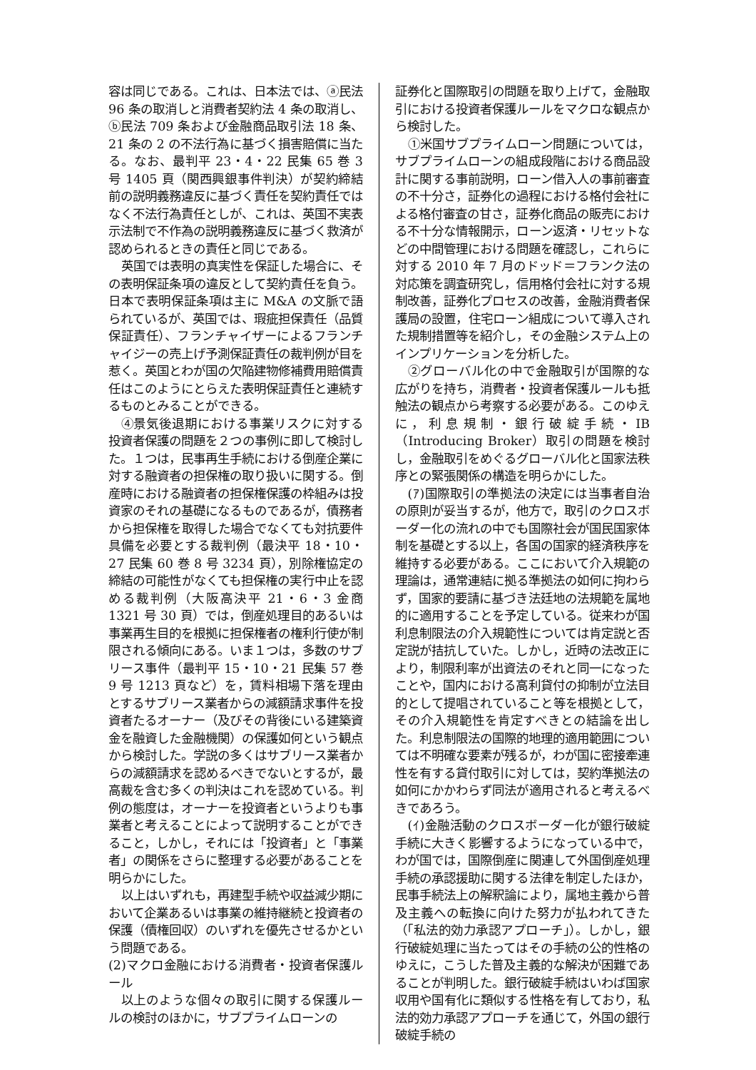容は同じである。これは、日本法では、ⓐ民法 96 条の取消しと消費者契約法 4 条の取消し、ⓑ民法 709 条および金融商品取引法 18 条、21 条の 2 の不法行為に基づく損害賠償に当たる。なお、最判平 23・4・22 民集 65 巻 3 号 1405 頁（関西興銀事件判決）が契約締結前の説明義務違反に基づく責任を契約責任ではなく不法行為責任としが、これは、英国不実表示法制で不作為の説明義務違反に基づく救済が認められるときの責任と同じである。
英国では表明の真実性を保証した場合に、その表明保証条項の違反として契約責任を負う。日本で表明保証条項は主に M&A の文脈で語られているが、英国では、瑕疵担保責任（品質保証責任）、フランチャイザーによるフランチャイジーの売上げ予測保証責任の裁判例が目を惹く。英国とわが国の欠陥建物修補費用賠償責任はこのようにとらえた表明保証責任と連続するものとみることができる。
④景気後退期における事業リスクに対する投資者保護の問題を２つの事例に即して検討した。１つは，民事再生手続における倒産企業に対する融資者の担保権の取り扱いに関する。倒産時における融資者の担保権保護の枠組みは投資家のそれの基礎になるものであるが，債務者から担保権を取得した場合でなくても対抗要件具備を必要とする裁判例（最決平 18・10・27 民集 60 巻 8 号 3234 頁），別除権協定の締結の可能性がなくても担保権の実行中止を認める裁判例（大阪高決平 21・6・3 金商 1321 号 30 頁）では，倒産処理目的あるいは事業再生目的を根拠に担保権者の権利行使が制限される傾向にある。いま１つは，多数のサブリース事件（最判平 15・10・21 民集 57 巻 9 号 1213 頁など）を，賃料相場下落を理由とするサブリース業者からの減額請求事件を投資者たるオーナー（及びその背後にいる建築資金を融資した金融機関）の保護如何という観点から検討した。学説の多くはサブリース業者からの減額請求を認めるべきでないとするが，最高裁を含む多くの判決はこれを認めている。判例の態度は，オーナーを投資者というよりも事業者と考えることによって説明することができること，しかし，それには「投資者」と「事業者」の関係をさらに整理する必要があることを明らかにした。
以上はいずれも，再建型手続や収益減少期において企業あるいは事業の維持継続と投資者の保護（債権回収）のいずれを優先させるかという問題である。
(2)マクロ金融における消費者・投資者保護ルール
以上のような個々の取引に関する保護ルールの検討のほかに，サブプライムローンの
証券化と国際取引の問題を取り上げて，金融取引における投資者保護ルールをマクロな観点から検討した。
①米国サブプライムローン問題については，サブプライムローンの組成段階における商品設計に関する事前説明，ローン借入人の事前審査の不十分さ，証券化の過程における格付会社による格付審査の甘さ，証券化商品の販売における不十分な情報開示，ローン返済・リセットなどの中間管理における問題を確認し，これらに対する 2010 年 7 月のドッド＝フランク法の対応策を調査研究し，信用格付会社に対する規制改善，証券化プロセスの改善，金融消費者保護局の設置，住宅ローン組成について導入された規制措置等を紹介し，その金融システム上のインプリケーションを分析した。
②グローバル化の中で金融取引が国際的な広がりを持ち，消費者・投資者保護ルールも抵触法の観点から考察する必要がある。このゆえに，利息規制・銀行破綻手続・IB（Introducing Broker）取引の問題を検討し，金融取引をめぐるグローバル化と国家法秩序との緊張関係の構造を明らかにした。
(ｱ)国際取引の準拠法の決定には当事者自治の原則が妥当するが，他方で，取引のクロスボーダー化の流れの中でも国際社会が国民国家体制を基礎とする以上，各国の国家的経済秩序を維持する必要がある。ここにおいて介入規範の理論は，通常連結に拠る準拠法の如何に拘わらず，国家的要請に基づき法廷地の法規範を属地的に適用することを予定している。従来わが国利息制限法の介入規範性については肯定説と否定説が拮抗していた。しかし，近時の法改正により，制限利率が出資法のそれと同一になったことや，国内における高利貸付の抑制が立法目的として提唱されていること等を根拠として，その介入規範性を肯定すべきとの結論を出した。利息制限法の国際的地理的適用範囲については不明確な要素が残るが，わが国に密接牽連性を有する貸付取引に対しては，契約準拠法の如何にかかわらず同法が適用されると考えるべきであろう。
(ｲ)金融活動のクロスボーダー化が銀行破綻手続に大きく影響するようになっている中で，わが国では，国際倒産に関連して外国倒産処理手続の承認援助に関する法律を制定したほか，民事手続法上の解釈論により，属地主義から普及主義への転換に向けた努力が払われてきた（「私法的効力承認アプローチ」）。しかし，銀行破綻処理に当たってはその手続の公的性格のゆえに，こうした普及主義的な解決が困難であることが判明した。銀行破綻手続はいわば国家収用や国有化に類似する性格を有しており，私法的効力承認アプローチを通じて，外国の銀行破綻手続の